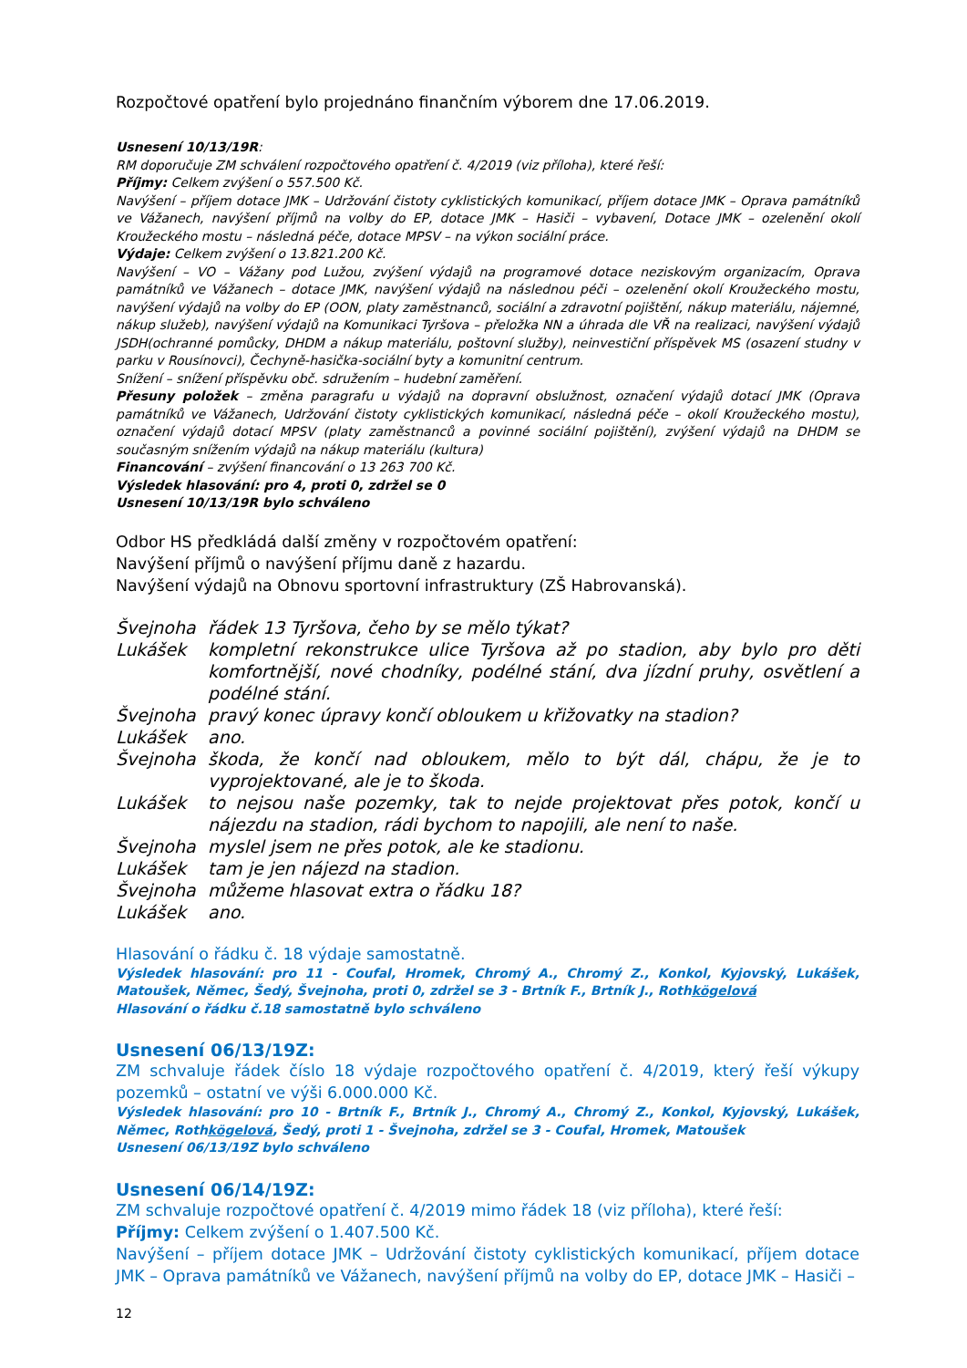Rozpočtové opatření bylo projednáno finančním výborem dne 17.06.2019.
Usnesení 10/13/19R:
RM doporučuje ZM schválení rozpočtového opatření č. 4/2019 (viz příloha), které řeší:
Příjmy: Celkem zvýšení o 557.500 Kč.
Navýšení – příjem dotace JMK – Udržování čistoty cyklistických komunikací, příjem dotace JMK – Oprava památníků ve Vážanech, navýšení příjmů na volby do EP, dotace JMK – Hasiči – vybavení, Dotace JMK – ozelenění okolí Kroužeckého mostu – následná péče, dotace MPSV – na výkon sociální práce.
Výdaje: Celkem zvýšení o 13.821.200 Kč.
Navýšení – VO – Vážany pod Lužou, zvýšení výdajů na programové dotace neziskovým organizacím, Oprava památníků ve Vážanech – dotace JMK, navýšení výdajů na následnou péči – ozelenění okolí Kroužeckého mostu, navýšení výdajů na volby do EP (OON, platy zaměstnanců, sociální a zdravotní pojištění, nákup materiálu, nájemné, nákup služeb), navýšení výdajů na Komunikaci Tyršova – přeložka NN a úhrada dle VŘ na realizaci, navýšení výdajů JSDH(ochranné pomůcky, DHDM a nákup materiálu, poštovní služby), neinvestiční příspěvek MS (osazení studny v parku v Rousínovci), Čechyně-hasička-sociální byty a komunitní centrum.
Snížení – snížení příspěvku obč. sdružením – hudební zaměření.
Přesuny položek – změna paragrafu u výdajů na dopravní obslužnost, označení výdajů dotací JMK (Oprava památníků ve Vážanech, Udržování čistoty cyklistických komunikací, následná péče – okolí Kroužeckého mostu), označení výdajů dotací MPSV (platy zaměstnanců a povinné sociální pojištění), zvýšení výdajů na DHDM se současným snížením výdajů na nákup materiálu (kultura)
Financování – zvýšení financování o 13 263 700 Kč.
Výsledek hlasování: pro 4, proti 0, zdržel se 0
Usnesení 10/13/19R bylo schváleno
Odbor HS předkládá další změny v rozpočtovém opatření:
Navýšení příjmů o navýšení příjmu daně z hazardu.
Navýšení výdajů na Obnovu sportovní infrastruktury (ZŠ Habrovanská).
| Švejnoha | řádek 13 Tyršova, čeho by se mělo týkat? |
| Lukášek | kompletní rekonstrukce ulice Tyršova až po stadion, aby bylo pro děti komfortnější, nové chodníky, podélné stání, dva jízdní pruhy, osvětlení a podélné stání. |
| Švejnoha | pravý konec úpravy končí obloukem u křižovatky na stadion? |
| Lukášek | ano. |
| Švejnoha | škoda, že končí nad obloukem, mělo to být dál, chápu, že je to vyprojektované, ale je to škoda. |
| Lukášek | to nejsou naše pozemky, tak to nejde projektovat přes potok, končí u nájezdu na stadion, rádi bychom to napojili, ale není to naše. |
| Švejnoha | myslel jsem ne přes potok, ale ke stadionu. |
| Lukášek | tam je jen nájezd na stadion. |
| Švejnoha | můžeme hlasovat extra o řádku 18? |
| Lukášek | ano. |
Hlasování o řádku č. 18 výdaje samostatně.
Výsledek hlasování: pro 11 - Coufal, Hromek, Chromý A., Chromý Z., Konkol, Kyjovský, Lukášek, Matoušek, Němec, Šedý, Švejnoha, proti 0, zdržel se 3 - Brtník F., Brtník J., Rothkögelová
Hlasování o řádku č.18 samostatně bylo schváleno
Usnesení 06/13/19Z:
ZM schvaluje řádek číslo 18 výdaje rozpočtového opatření č. 4/2019, který řeší výkupy pozemků – ostatní ve výši 6.000.000 Kč.
Výsledek hlasování: pro 10 - Brtník F., Brtník J., Chromý A., Chromý Z., Konkol, Kyjovský, Lukášek, Němec, Rothkögelová, Šedý, proti 1 - Švejnoha, zdržel se 3 - Coufal, Hromek, Matoušek
Usnesení 06/13/19Z bylo schváleno
Usnesení 06/14/19Z:
ZM schvaluje rozpočtové opatření č. 4/2019 mimo řádek 18 (viz příloha), které řeší:
Příjmy: Celkem zvýšení o 1.407.500 Kč.
Navýšení – příjem dotace JMK – Udržování čistoty cyklistických komunikací, příjem dotace JMK – Oprava památníků ve Vážanech, navýšení příjmů na volby do EP, dotace JMK – Hasiči –
12